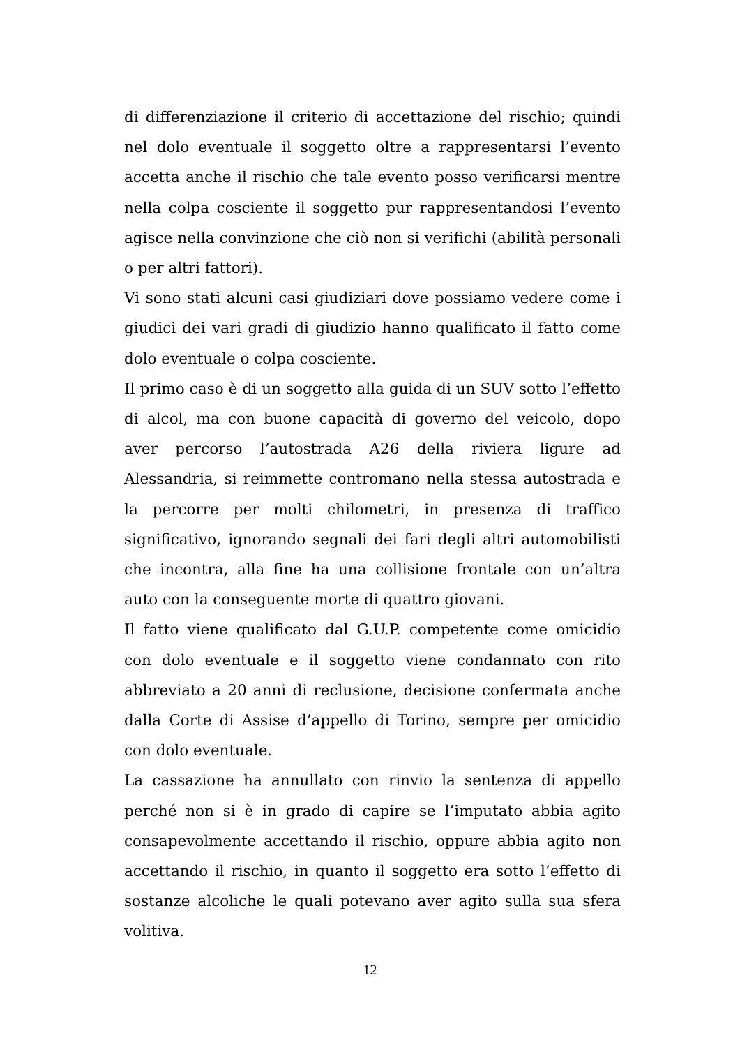di differenziazione il criterio di accettazione del rischio; quindi nel dolo eventuale il soggetto oltre a rappresentarsi l’evento accetta anche il rischio che tale evento posso verificarsi mentre nella colpa cosciente il soggetto pur rappresentandosi l’evento agisce nella convinzione che ciò non si verifichi (abilità personali o per altri fattori).
Vi sono stati alcuni casi giudiziari dove possiamo vedere come i giudici dei vari gradi di giudizio hanno qualificato il fatto come dolo eventuale o colpa cosciente.
Il primo caso è di un soggetto alla guida di un SUV sotto l’effetto di alcol, ma con buone capacità di governo del veicolo, dopo aver percorso l’autostrada A26 della riviera ligure ad Alessandria, si reimmette contromano nella stessa autostrada e la percorre per molti chilometri, in presenza di traffico significativo, ignorando segnali dei fari degli altri automobilisti che incontra, alla fine ha una collisione frontale con un’altra auto con la conseguente morte di quattro giovani.
Il fatto viene qualificato dal G.U.P. competente come omicidio con dolo eventuale e il soggetto viene condannato con rito abbreviato a 20 anni di reclusione, decisione confermata anche dalla Corte di Assise d’appello di Torino, sempre per omicidio con dolo eventuale.
La cassazione ha annullato con rinvio la sentenza di appello perché non si è in grado di capire se l’imputato abbia agito consapevolmente accettando il rischio, oppure abbia agito non accettando il rischio, in quanto il soggetto era sotto l’effetto di sostanze alcoliche le quali potevano aver agito sulla sua sfera volitiva.
12